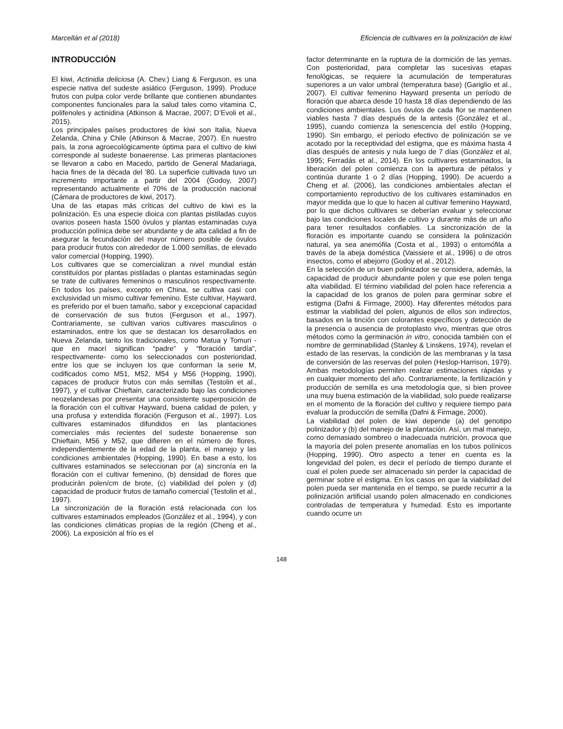Marcellán et al (2018) Eficiencia de cultivares en la polinización de kiwi
INTRODUCCIÓN
El kiwi, Actinidia deliciosa (A. Chev.) Liang & Ferguson, es una especie nativa del sudeste asiático (Ferguson, 1999). Produce frutos con pulpa color verde brillante que contienen abundantes componentes funcionales para la salud tales como vitamina C, polifenoles y actinidina (Atkinson & Macrae, 2007; D’Evoli et al., 2015).
Los principales países productores de kiwi son Italia, Nueva Zelanda, China y Chile (Atkinson & Macrae, 2007). En nuestro país, la zona agroecológicamente óptima para el cultivo de kiwi corresponde al sudeste bonaerense. Las primeras plantaciones se llevaron a cabo en Macedo, partido de General Madariaga, hacia fines de la década del ’80. La superficie cultivada tuvo un incremento importante a partir del 2004 (Godoy, 2007) representando actualmente el 70% de la producción nacional (Cámara de productores de kiwi, 2017).
Una de las etapas más críticas del cultivo de kiwi es la polinización. Es una especie dioica con plantas pistiladas cuyos ovarios poseen hasta 1500 óvulos y plantas estaminadas cuya producción polínica debe ser abundante y de alta calidad a fin de asegurar la fecundación del mayor número posible de óvulos para producir frutos con alrededor de 1.000 semillas, de elevado valor comercial (Hopping, 1990).
Los cultivares que se comercializan a nivel mundial están constituídos por plantas pistiladas o plantas estaminadas según se trate de cultivares femeninos o masculinos respectivamente. En todos los países, excepto en China, se cultiva casi con exclusividad un mismo cultivar femenino. Este cultivar, Hayward, es preferido por el buen tamaño, sabor y excepcional capacidad de conservación de sus frutos (Ferguson et al., 1997). Contrariamente, se cultivan varios cultivares masculinos o estaminados, entre los que se destacan los desarrollados en Nueva Zelanda, tanto los tradicionales, como Matua y Tomuri -que en maorí significan “padre” y “floración tardía”, respectivamente- como los seleccionados con posterioridad, entre los que se incluyen los que conforman la serie M, codificados como M51, M52, M54 y M56 (Hopping, 1990), capaces de producir frutos con más semillas (Testolin et al., 1997), y el cultivar Chieftain, caracterizado bajo las condiciones neozelandesas por presentar una consistente superposición de la floración con el cultivar Hayward, buena calidad de polen, y una profusa y extendida floración (Ferguson et al., 1997). Los cultivares estaminados difundidos en las plantaciones comerciales más recientes del sudeste bonaerense son Chieftain, M56 y M52, que difieren en el número de flores, independientemente de la edad de la planta, el manejo y las condiciones ambientales (Hopping, 1990). En base a esto, los cultivares estaminados se seleccionan por (a) sincronía en la floración con el cultivar femenino, (b) densidad de flores que producirán polen/cm de brote, (c) viabilidad del polen y (d) capacidad de producir frutos de tamaño comercial (Testolin et al., 1997).
La sincronización de la floración está relacionada con los cultivares estaminados empleados (González et al., 1994), y con las condiciones climáticas propias de la región (Cheng et al., 2006). La exposición al frío es el
factor determinante en la ruptura de la dormición de las yemas. Con posterioridad, para completar las sucesivas etapas fenológicas, se requiere la acumulación de temperaturas superiores a un valor umbral (temperatura base) (Gariglio et al., 2007). El cultivar femenino Hayward presenta un período de floración que abarca desde 10 hasta 18 días dependiendo de las condiciones ambientales. Los óvulos de cada flor se mantienen viables hasta 7 días después de la antesis (González et al., 1995), cuando comienza la senescencia del estilo (Hopping, 1990). Sin embargo, el período efectivo de polinización se ve acotado por la receptividad del estigma, que es máxima hasta 4 días después de antesis y nula luego de 7 días (González et al, 1995; Ferradás et al., 2014). En los cultivares estaminados, la liberación del polen comienza con la apertura de pétalos y continúa durante 1 o 2 días (Hopping, 1990). De acuerdo a Cheng et al. (2006), las condiciones ambientales afectan el comportamiento reproductivo de los cultivares estaminados en mayor medida que lo que lo hacen al cultivar femenino Hayward, por lo que dichos cultivares se deberían evaluar y seleccionar bajo las condiciones locales de cultivo y durante más de un año para tener resultados confiables. La sincronización de la floración es importante cuando se considera la polinización natural, ya sea anemófila (Costa et al., 1993) o entomófila a través de la abeja doméstica (Vaissiere et al., 1996) o de otros insectos, como el abejorro (Godoy et al., 2012).
En la selección de un buen polinizador se considera, además, la capacidad de producir abundante polen y que ese polen tenga alta viabilidad. El término viabilidad del polen hace referencia a la capacidad de los granos de polen para germinar sobre el estigma (Dafni & Firmage, 2000). Hay diferentes métodos para estimar la viabilidad del polen, algunos de ellos son indirectos, basados en la tinción con colorantes específicos y detección de la presencia o ausencia de protoplasto vivo, mientras que otros métodos como la germinación in vitro, conocida también con el nombre de germinabilidad (Stanley & Linskens, 1974), revelan el estado de las reservas, la condición de las membranas y la tasa de conversión de las reservas del polen (Heslop-Harrison, 1979). Ambas metodologías permiten realizar estimaciones rápidas y en cualquier momento del año. Contrariamente, la fertilización y producción de semilla es una metodología que, si bien provee una muy buena estimación de la viabilidad, solo puede realizarse en el momento de la floración del cultivo y requiere tiempo para evaluar la producción de semilla (Dafni & Firmage, 2000).
La viabilidad del polen de kiwi depende (a) del genotipo polinizador y (b) del manejo de la plantación. Así, un mal manejo, como demasiado sombreo o inadecuada nutrición, provoca que la mayoría del polen presente anomalías en los tubos polínicos (Hopping, 1990). Otro aspecto a tener en cuenta es la longevidad del polen, es decir el período de tiempo durante el cual el polen puede ser almacenado sin perder la capacidad de germinar sobre el estigma. En los casos en que la viabilidad del polen pueda ser mantenida en el tiempo, se puede recurrir a la polinización artificial usando polen almacenado en condiciones controladas de temperatura y humedad. Esto es importante cuando ocurre un
148